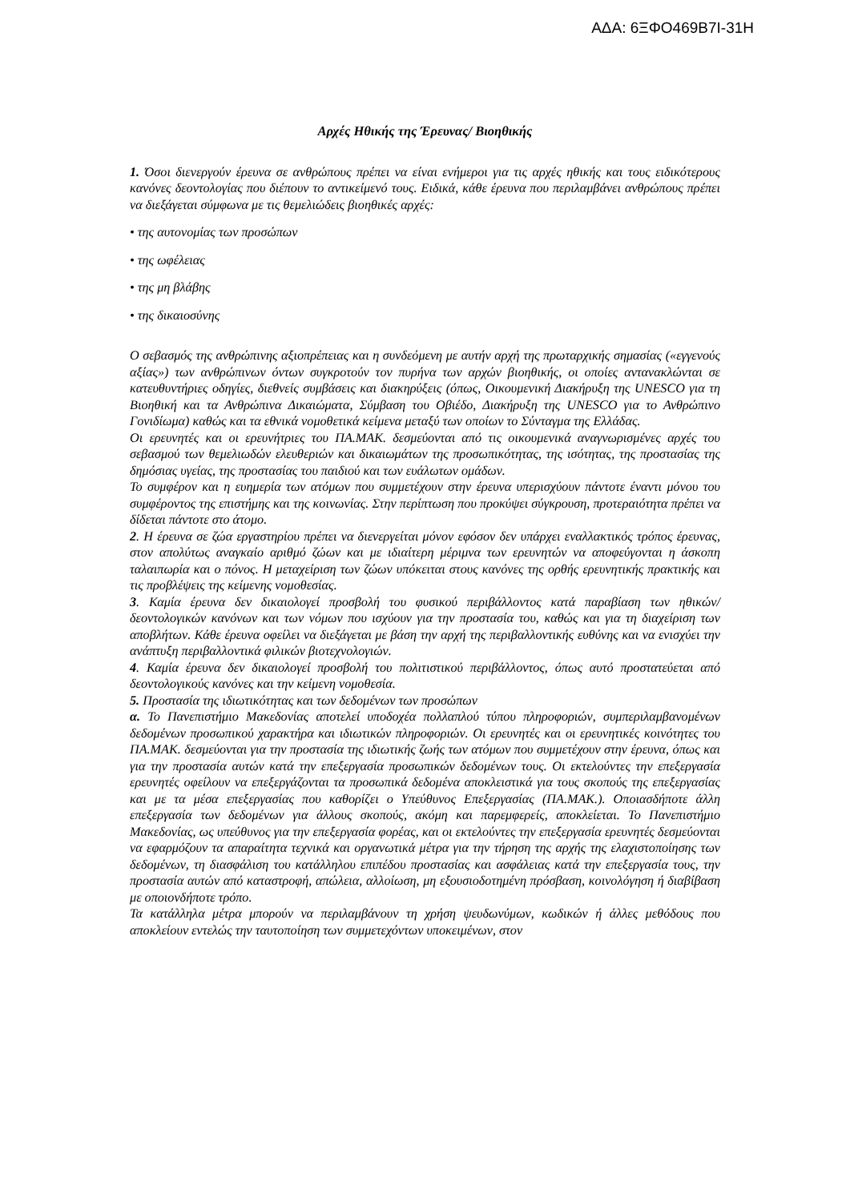ΑΔΑ: 6ΞΦΟ469Β7Ι-31Η
Αρχές Ηθικής της Έρευνας/ Βιοηθικής
1. Όσοι διενεργούν έρευνα σε ανθρώπους πρέπει να είναι ενήμεροι για τις αρχές ηθικής και τους ειδικότερους κανόνες δεοντολογίας που διέπουν το αντικείμενό τους. Ειδικά, κάθε έρευνα που περιλαμβάνει ανθρώπους πρέπει να διεξάγεται σύμφωνα με τις θεμελιώδεις βιοηθικές αρχές:
• της αυτονομίας των προσώπων
• της ωφέλειας
• της μη βλάβης
• της δικαιοσύνης
Ο σεβασμός της ανθρώπινης αξιοπρέπειας και η συνδεόμενη με αυτήν αρχή της πρωταρχικής σημασίας («εγγενούς αξίας») των ανθρώπινων όντων συγκροτούν τον πυρήνα των αρχών βιοηθικής, οι οποίες αντανακλώνται σε κατευθυντήριες οδηγίες, διεθνείς συμβάσεις και διακηρύξεις (όπως, Οικουμενική Διακήρυξη της UNESCO για τη Βιοηθική και τα Ανθρώπινα Δικαιώματα, Σύμβαση του Οβιέδο, Διακήρυξη της UNESCO για το Ανθρώπινο Γονιδίωμα) καθώς και τα εθνικά νομοθετικά κείμενα μεταξύ των οποίων το Σύνταγμα της Ελλάδας.
Οι ερευνητές και οι ερευνήτριες του ΠΑ.ΜΑΚ. δεσμεύονται από τις οικουμενικά αναγνωρισμένες αρχές του σεβασμού των θεμελιωδών ελευθεριών και δικαιωμάτων της προσωπικότητας, της ισότητας, της προστασίας της δημόσιας υγείας, της προστασίας του παιδιού και των ευάλωτων ομάδων.
Το συμφέρον και η ευημερία των ατόμων που συμμετέχουν στην έρευνα υπερισχύουν πάντοτε έναντι μόνου του συμφέροντος της επιστήμης και της κοινωνίας. Στην περίπτωση που προκύψει σύγκρουση, προτεραιότητα πρέπει να δίδεται πάντοτε στο άτομο.
2. Η έρευνα σε ζώα εργαστηρίου πρέπει να διενεργείται μόνον εφόσον δεν υπάρχει εναλλακτικός τρόπος έρευνας, στον απολύτως αναγκαίο αριθμό ζώων και με ιδιαίτερη μέριμνα των ερευνητών να αποφεύγονται η άσκοπη ταλαιπωρία και ο πόνος. Η μεταχείριση των ζώων υπόκειται στους κανόνες της ορθής ερευνητικής πρακτικής και τις προβλέψεις της κείμενης νομοθεσίας.
3. Καμία έρευνα δεν δικαιολογεί προσβολή του φυσικού περιβάλλοντος κατά παραβίαση των ηθικών/δεοντολογικών κανόνων και των νόμων που ισχύουν για την προστασία του, καθώς και για τη διαχείριση των αποβλήτων. Κάθε έρευνα οφείλει να διεξάγεται με βάση την αρχή της περιβαλλοντικής ευθύνης και να ενισχύει την ανάπτυξη περιβαλλοντικά φιλικών βιοτεχνολογιών.
4. Καμία έρευνα δεν δικαιολογεί προσβολή του πολιτιστικού περιβάλλοντος, όπως αυτό προστατεύεται από δεοντολογικούς κανόνες και την κείμενη νομοθεσία.
5. Προστασία της ιδιωτικότητας και των δεδομένων των προσώπων
α. Το Πανεπιστήμιο Μακεδονίας αποτελεί υποδοχέα πολλαπλού τύπου πληροφοριών, συμπεριλαμβανομένων δεδομένων προσωπικού χαρακτήρα και ιδιωτικών πληροφοριών. Οι ερευνητές και οι ερευνητικές κοινότητες του ΠΑ.ΜΑΚ. δεσμεύονται για την προστασία της ιδιωτικής ζωής των ατόμων που συμμετέχουν στην έρευνα, όπως και για την προστασία αυτών κατά την επεξεργασία προσωπικών δεδομένων τους. Οι εκτελούντες την επεξεργασία ερευνητές οφείλουν να επεξεργάζονται τα προσωπικά δεδομένα αποκλειστικά για τους σκοπούς της επεξεργασίας και με τα μέσα επεξεργασίας που καθορίζει ο Υπεύθυνος Επεξεργασίας (ΠΑ.ΜΑΚ.). Οποιασδήποτε άλλη επεξεργασία των δεδομένων για άλλους σκοπούς, ακόμη και παρεμφερείς, αποκλείεται. Το Πανεπιστήμιο Μακεδονίας, ως υπεύθυνος για την επεξεργασία φορέας, και οι εκτελούντες την επεξεργασία ερευνητές δεσμεύονται να εφαρμόζουν τα απαραίτητα τεχνικά και οργανωτικά μέτρα για την τήρηση της αρχής της ελαχιστοποίησης των δεδομένων, τη διασφάλιση του κατάλληλου επιπέδου προστασίας και ασφάλειας κατά την επεξεργασία τους, την προστασία αυτών από καταστροφή, απώλεια, αλλοίωση, μη εξουσιοδοτημένη πρόσβαση, κοινολόγηση ή διαβίβαση με οποιονδήποτε τρόπο.
Τα κατάλληλα μέτρα μπορούν να περιλαμβάνουν τη χρήση ψευδωνύμων, κωδικών ή άλλες μεθόδους που αποκλείουν εντελώς την ταυτοποίηση των συμμετεχόντων υποκειμένων, στον